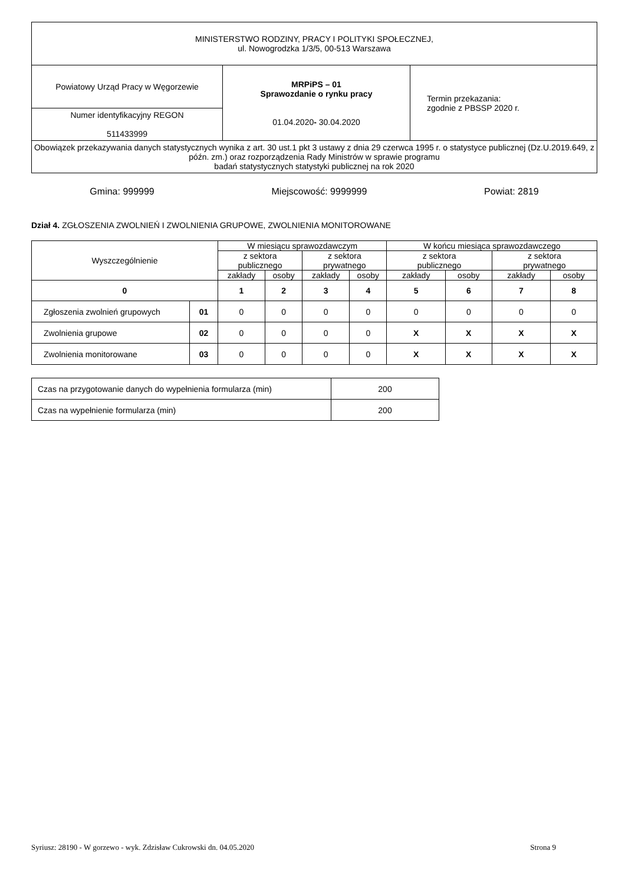| MINISTERSTWO RODZINY, PRACY I POLITYKI SPOŁECZNEJ, ul. Nowogrodzka 1/3/5, 00-513 Warszawa | | |
| Powiatowy Urząd Pracy w Węgorzewie | MRPiPS – 01 Sprawozdanie o rynku pracy 01.04.2020 - 30.04.2020 | Termin przekazania: zgodnie z PBSSP 2020 r. |
| Numer identyfikacyjny REGON 511433999 | | |
| Obowiązek przekazywania danych statystycznych wynika z art. 30 ust.1 pkt 3 ustawy z dnia 29 czerwca 1995 r. o statystyce publicznej (Dz.U.2019.649, z późn. zm.) oraz rozporządzenia Rady Ministrów w sprawie programu badań statystycznych statystyki publicznej na rok 2020 | | |
Gmina: 999999 Miejscowość: 9999999 Powiat: 2819
Dział 4. ZGŁOSZENIA ZWOLNIEŃ I ZWOLNIENIA GRUPOWE, ZWOLNIENIA MONITOROWANE
| Wyszczególnienie | | W miesiącu sprawozdawczym | | | | W końcu miesiąca sprawozdawczego | | | |
| --- | --- | --- | --- | --- | --- | --- | --- | --- | --- |
| | | z sektora publicznego | | z sektora prywatnego | | z sektora publicznego | | z sektora prywatnego | |
| | | zakłady | osoby | zakłady | osoby | zakłady | osoby | zakłady | osoby |
| 0 | | 1 | 2 | 3 | 4 | 5 | 6 | 7 | 8 |
| Zgłoszenia zwolnień grupowych | 01 | 0 | 0 | 0 | 0 | 0 | 0 | 0 | 0 |
| Zwolnienia grupowe | 02 | 0 | 0 | 0 | 0 | X | X | X | X |
| Zwolnienia monitorowane | 03 | 0 | 0 | 0 | 0 | X | X | X | X |
| Czas na przygotowanie danych do wypełnienia formularza (min) | 200 |
| Czas na wypełnienie formularza (min) | 200 |
Syriusz: 28190 - W gorzewo - wyk. Zdzisław Cukrowski dn. 04.05.2020 Strona 9